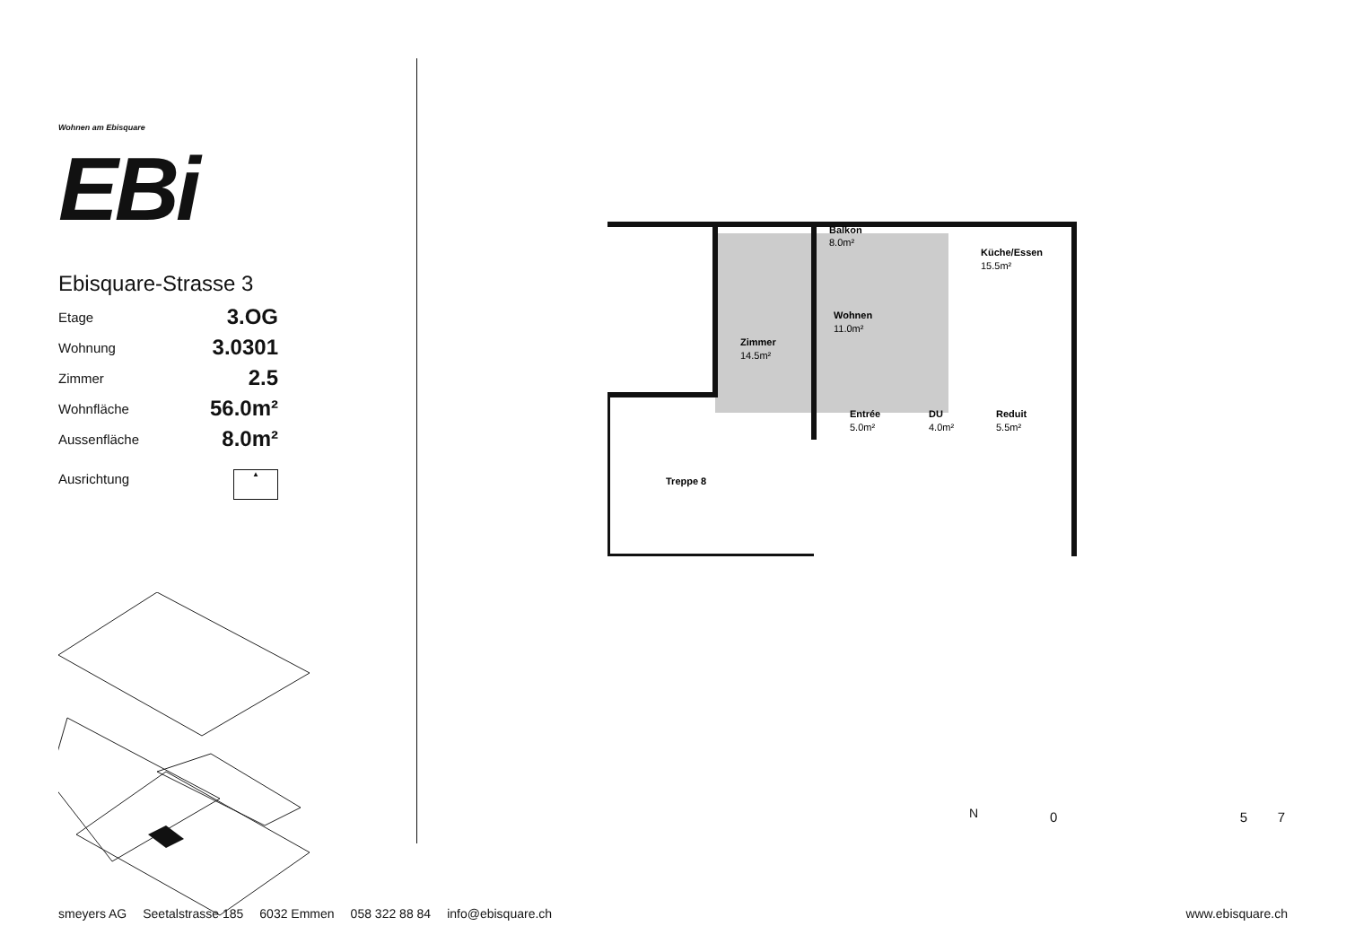Wohnen am Ebisquare EBi
Ebisquare-Strasse 3
| Etage | 3.OG |
| Wohnung | 3.0301 |
| Zimmer | 2.5 |
| Wohnfläche | 56.0m² |
| Aussenfläche | 8.0m² |
| Ausrichtung | ▲ |
Balkon
8.0m²
Küche/Essen
15.5m²
Wohnen
11.0m²
Zimmer
14.5m²
Entrée
5.0m²
DU
4.0m²
Reduit
5.5m²
Treppe 8
N 0 5 7
smeyers AG Seetalstrasse 185 6032 Emmen 058 322 88 84 info@ebisquare.ch www.ebisquare.ch